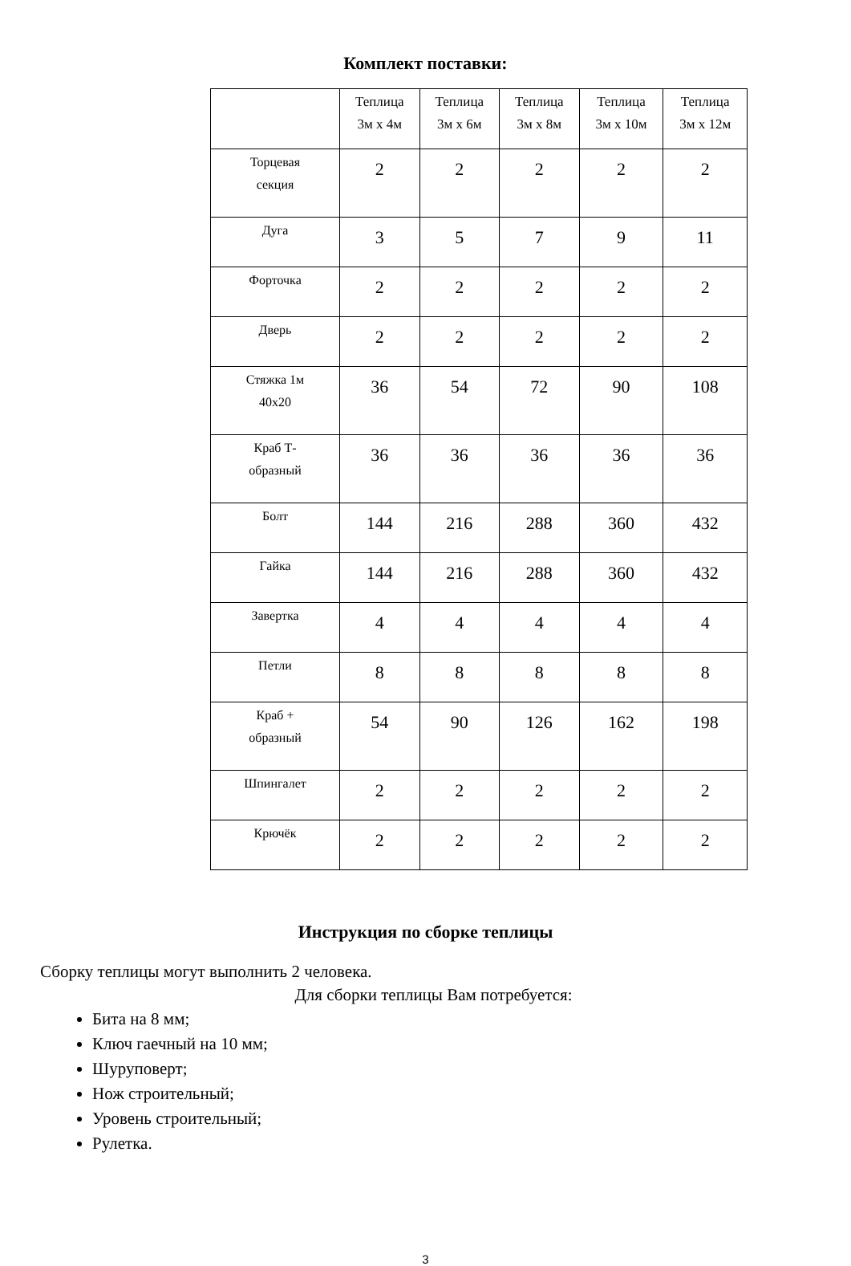Комплект поставки:
| | Теплица 3м х 4м | Теплица 3м х 6м | Теплица 3м х 8м | Теплица 3м х 10м | Теплица 3м х 12м |
| Торцевая секция | 2 | 2 | 2 | 2 | 2 |
| Дуга | 3 | 5 | 7 | 9 | 11 |
| Форточка | 2 | 2 | 2 | 2 | 2 |
| Дверь | 2 | 2 | 2 | 2 | 2 |
| Стяжка 1м 40х20 | 36 | 54 | 72 | 90 | 108 |
| Краб Т- образный | 36 | 36 | 36 | 36 | 36 |
| Болт | 144 | 216 | 288 | 360 | 432 |
| Гайка | 144 | 216 | 288 | 360 | 432 |
| Завертка | 4 | 4 | 4 | 4 | 4 |
| Петли | 8 | 8 | 8 | 8 | 8 |
| Краб + образный | 54 | 90 | 126 | 162 | 198 |
| Шпингалет | 2 | 2 | 2 | 2 | 2 |
| Крючёк | 2 | 2 | 2 | 2 | 2 |
Инструкция по сборке теплицы
Сборку теплицы могут выполнить 2 человека.
Для сборки теплицы Вам потребуется:
Бита на 8 мм;
Ключ гаечный на 10 мм;
Шуруповерт;
Нож строительный;
Уровень строительный;
Рулетка.
3